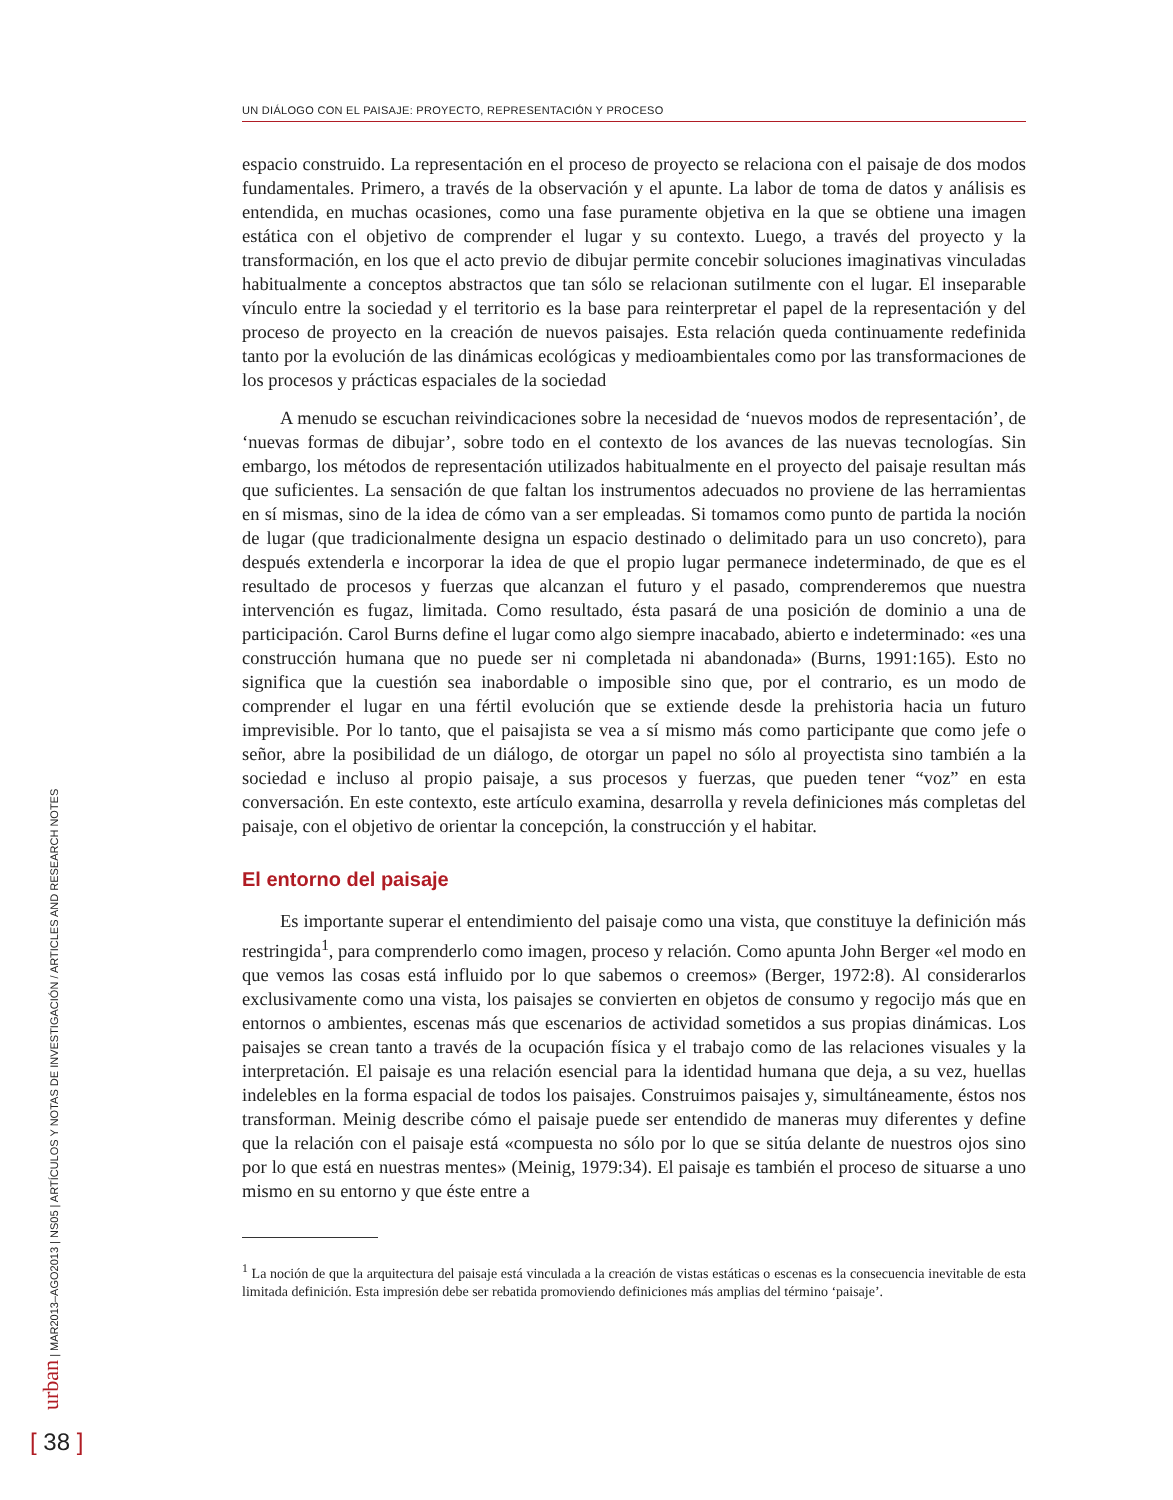UN DIÁLOGO CON EL PAISAJE: PROYECTO, REPRESENTACIÓN Y PROCESO
espacio construido. La representación en el proceso de proyecto se relaciona con el paisaje de dos modos fundamentales. Primero, a través de la observación y el apunte. La labor de toma de datos y análisis es entendida, en muchas ocasiones, como una fase puramente objetiva en la que se obtiene una imagen estática con el objetivo de comprender el lugar y su contexto. Luego, a través del proyecto y la transformación, en los que el acto previo de dibujar permite concebir soluciones imaginativas vinculadas habitualmente a conceptos abstractos que tan sólo se relacionan sutilmente con el lugar. El inseparable vínculo entre la sociedad y el territorio es la base para reinterpretar el papel de la representación y del proceso de proyecto en la creación de nuevos paisajes. Esta relación queda continuamente redefinida tanto por la evolución de las dinámicas ecológicas y medioambientales como por las transformaciones de los procesos y prácticas espaciales de la sociedad
A menudo se escuchan reivindicaciones sobre la necesidad de ‘nuevos modos de representación’, de ‘nuevas formas de dibujar’, sobre todo en el contexto de los avances de las nuevas tecnologías. Sin embargo, los métodos de representación utilizados habitualmente en el proyecto del paisaje resultan más que suficientes. La sensación de que faltan los instrumentos adecuados no proviene de las herramientas en sí mismas, sino de la idea de cómo van a ser empleadas. Si tomamos como punto de partida la noción de lugar (que tradicionalmente designa un espacio destinado o delimitado para un uso concreto), para después extenderla e incorporar la idea de que el propio lugar permanece indeterminado, de que es el resultado de procesos y fuerzas que alcanzan el futuro y el pasado, comprenderemos que nuestra intervención es fugaz, limitada. Como resultado, ésta pasará de una posición de dominio a una de participación. Carol Burns define el lugar como algo siempre inacabado, abierto e indeterminado: «es una construcción humana que no puede ser ni completada ni abandonada» (Burns, 1991:165). Esto no significa que la cuestión sea inabordable o imposible sino que, por el contrario, es un modo de comprender el lugar en una fértil evolución que se extiende desde la prehistoria hacia un futuro imprevisible. Por lo tanto, que el paisajista se vea a sí mismo más como participante que como jefe o señor, abre la posibilidad de un diálogo, de otorgar un papel no sólo al proyectista sino también a la sociedad e incluso al propio paisaje, a sus procesos y fuerzas, que pueden tener “voz” en esta conversación. En este contexto, este artículo examina, desarrolla y revela definiciones más completas del paisaje, con el objetivo de orientar la concepción, la construcción y el habitar.
El entorno del paisaje
Es importante superar el entendimiento del paisaje como una vista, que constituye la definición más restringida<sup>1</sup>, para comprenderlo como imagen, proceso y relación. Como apunta John Berger «el modo en que vemos las cosas está influido por lo que sabemos o creemos» (Berger, 1972:8). Al considerarlos exclusivamente como una vista, los paisajes se convierten en objetos de consumo y regocijo más que en entornos o ambientes, escenas más que escenarios de actividad sometidos a sus propias dinámicas. Los paisajes se crean tanto a través de la ocupación física y el trabajo como de las relaciones visuales y la interpretación. El paisaje es una relación esencial para la identidad humana que deja, a su vez, huellas indelebles en la forma espacial de todos los paisajes. Construimos paisajes y, simultáneamente, éstos nos transforman. Meinig describe cómo el paisaje puede ser entendido de maneras muy diferentes y define que la relación con el paisaje está «compuesta no sólo por lo que se sitúa delante de nuestros ojos sino por lo que está en nuestras mentes» (Meinig, 1979:34). El paisaje es también el proceso de situarse a uno mismo en su entorno y que éste entre a
<sup>1</sup> La noción de que la arquitectura del paisaje está vinculada a la creación de vistas estáticas o escenas es la consecuencia inevitable de esta limitada definición. Esta impresión debe ser rebatida promoviendo definiciones más amplias del término ‘paisaje’.
urban | MAR2013–AGO2013 | NS05 | ARTÍCULOS Y NOTAS DE INVESTIGACIÓN / ARTICLES AND RESEARCH NOTES
[ 38 ]